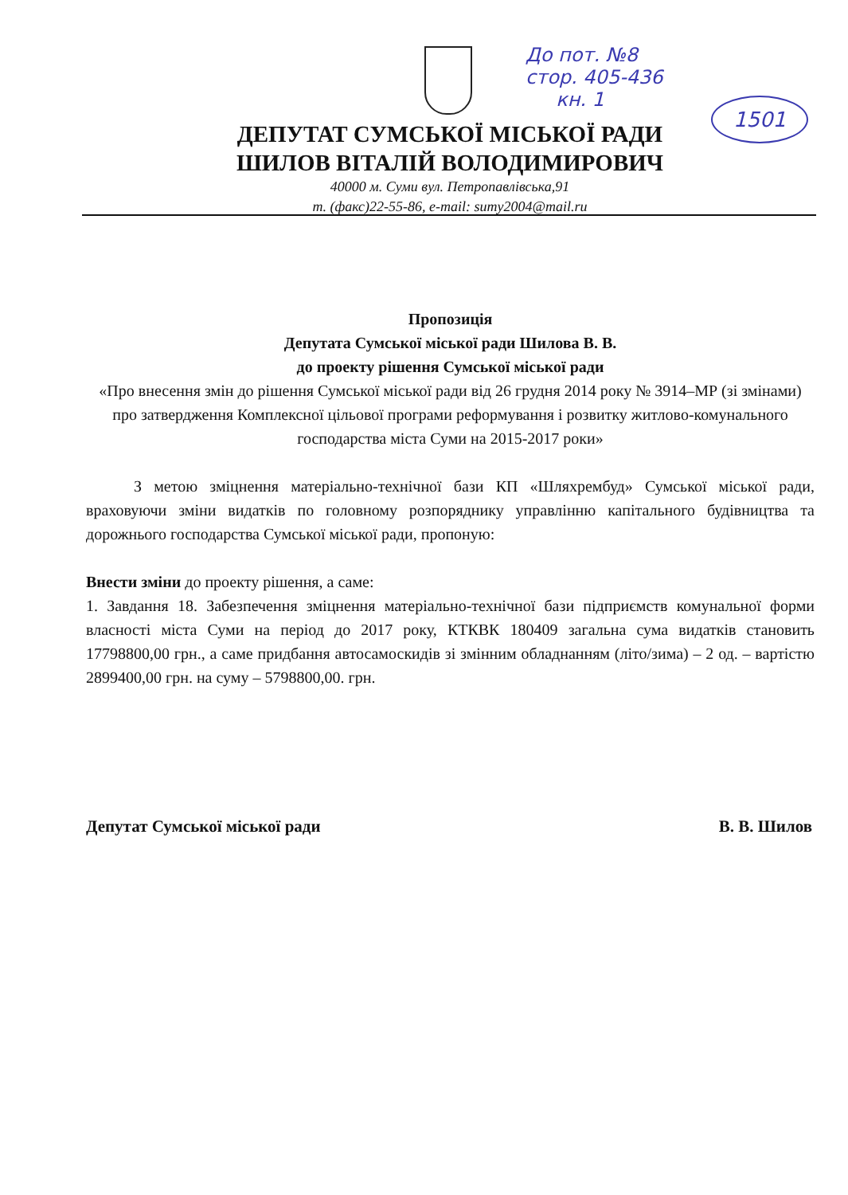До пот. №8
стор. 405-436
кн. 1
1501
ДЕПУТАТ СУМСЬКОЇ МІСЬКОЇ РАДИ
ШИЛОВ ВІТАЛІЙ ВОЛОДИМИРОВИЧ
40000 м. Суми вул. Петропавлівська,91
т. (факс)22-55-86, e-mail: sumy2004@mail.ru
Пропозиція
Депутата Сумської міської ради Шилова В. В.
до проекту рішення Сумської міської ради
«Про внесення змін до рішення Сумської міської ради від 26 грудня 2014 року № 3914–МР (зі змінами) про затвердження Комплексної цільової програми реформування і розвитку житлово-комунального господарства міста Суми на 2015-2017 роки»
З метою зміцнення матеріально-технічної бази КП «Шляхрембуд» Сумської міської ради, враховуючи зміни видатків по головному розпоряднику управлінню капітального будівництва та дорожнього господарства Сумської міської ради, пропоную:
Внести зміни до проекту рішення, а саме:
1. Завдання 18. Забезпечення зміцнення матеріально-технічної бази підприємств комунальної форми власності міста Суми на період до 2017 року, КТКВК 180409 загальна сума видатків становить 17798800,00 грн., а саме придбання автосамоскидів зі змінним обладнанням (літо/зима) – 2 од. – вартістю 2899400,00 грн. на суму – 5798800,00. грн.
Депутат Сумської міської ради В. В. Шилов